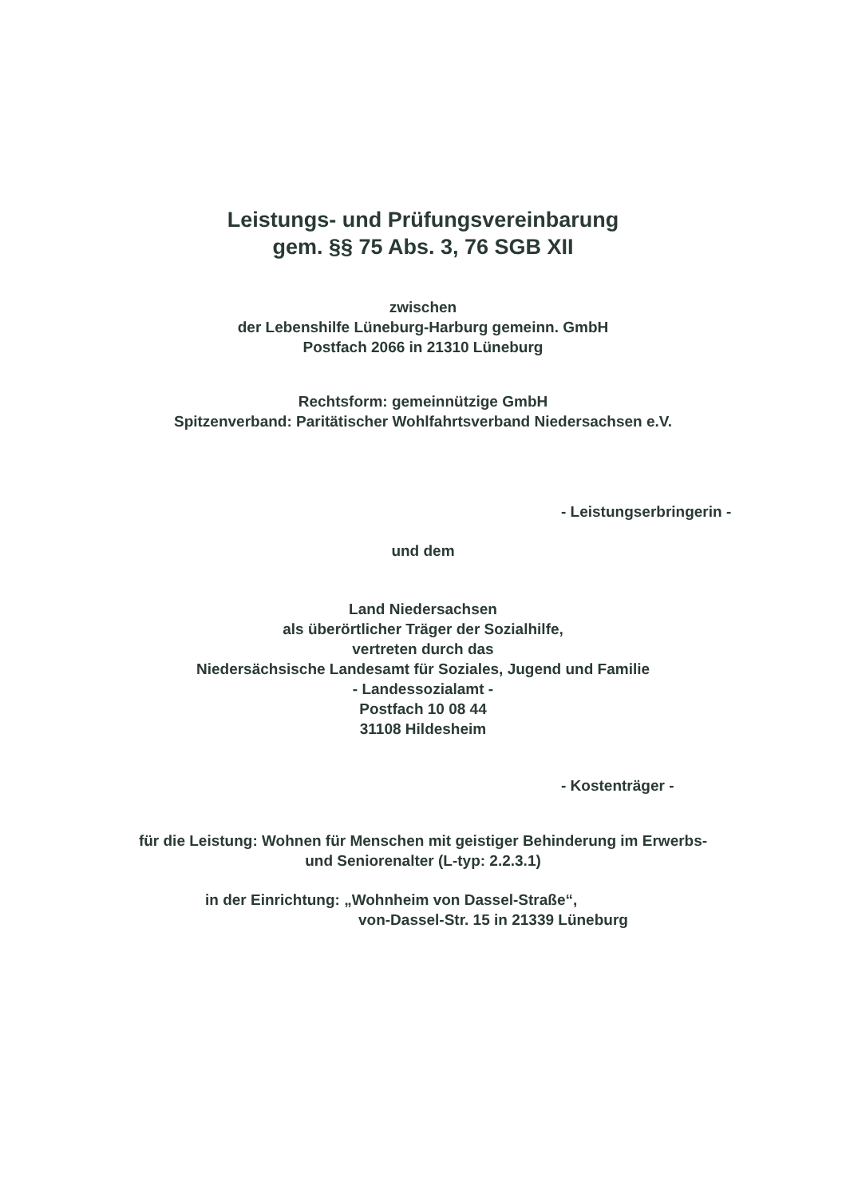Leistungs- und Prüfungsvereinbarung
gem. §§ 75 Abs. 3, 76 SGB XII
zwischen
der Lebenshilfe Lüneburg-Harburg gemeinn. GmbH
Postfach 2066 in 21310 Lüneburg
Rechtsform: gemeinnützige GmbH
Spitzenverband: Paritätischer Wohlfahrtsverband Niedersachsen e.V.
- Leistungserbringerin -
und dem
Land Niedersachsen
als überörtlicher Träger der Sozialhilfe,
vertreten durch das
Niedersächsische Landesamt für Soziales, Jugend und Familie
- Landessozialamt -
Postfach 10 08 44
31108 Hildesheim
- Kostenträger -
für die Leistung: Wohnen für Menschen mit geistiger Behinderung im Erwerbs-
und Seniorenalter (L-typ: 2.2.3.1)
in der Einrichtung: „Wohnheim von Dassel-Straße“,
von-Dassel-Str. 15 in 21339 Lüneburg